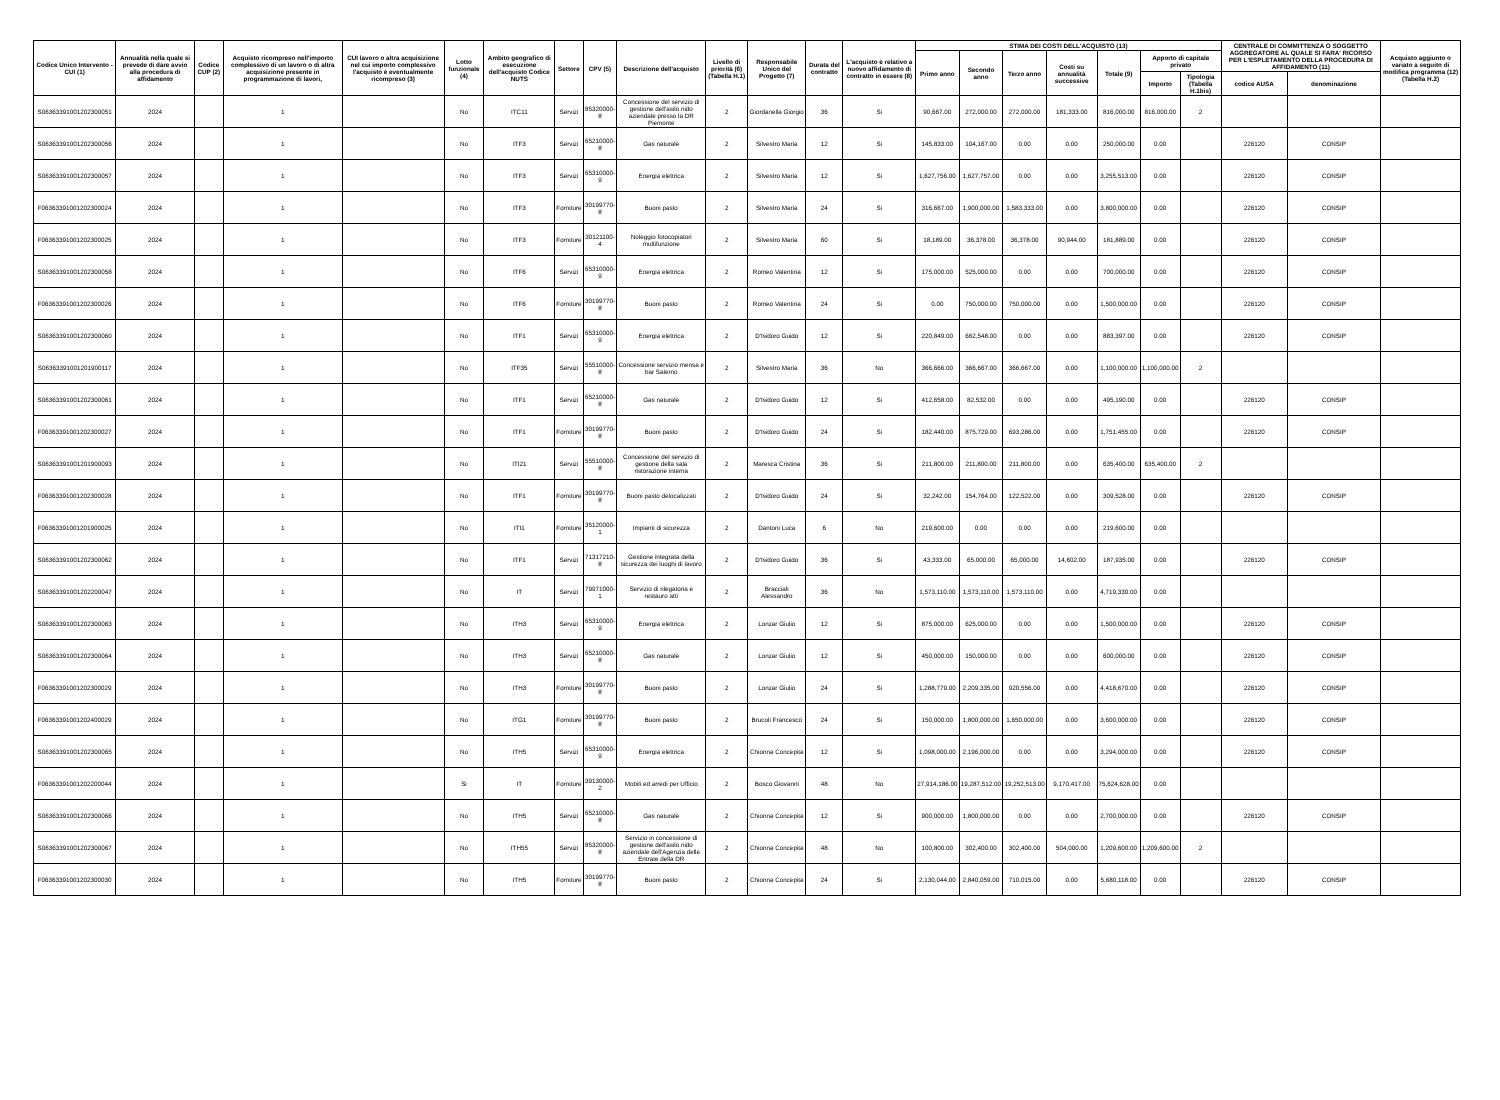| Codice Unico Intervento - CUI (1) | Annualità nella quale si prevede di dare avvio alla procedura di affidamento | Codice CUP (2) | Acquisto ricompreso nell'importo complessivo di un lavoro o di altra acquisizione presente in programmazione di lavori, | CUI lavoro o altra acquisizione nel cui importo complessivo l'acquisto è eventualmente ricompreso (3) | Lotto funzionale (4) | Ambito geografico di esecuzione dell'acquisto Codice NUTS | Settore | CPV (5) | Descrizione dell'acquisto | Livello di priorità (6) (Tabella H.1) | Responsabile Unico del Progetto (7) | Durata del contratto | L'acquisto è relativo a nuovo affidamento di contratto in essere (8) | STIMA DEI COSTI DELL'ACQUISTO (13) | | | | | | | CENTRALE DI COMMITTENZA O SOGGETTO AGGREGATORE AL QUALE SI FARA' RICORSO PER L'ESPLETAMENTO DELLA PROCEDURA DI AFFIDAMENTO (11) | | Acquisto aggiunto o variato a seguito di modifica programma (12) (Tabella H.2) |
| --- | --- | --- | --- | --- | --- | --- | --- | --- | --- | --- | --- | --- | --- | --- | --- | --- | --- | --- | --- | --- | --- | --- | --- |
| | | | | | | | | | | | | | | Primo anno | Secondo anno | Terzo anno | Costi su annualità successive | Totale (9) | Apporto di capitale privato | | | | |
| | | | | | | | | | | | | | | | | | | | Importo | Tipologia (Tabella H.1bis) | codice AUSA | denominazione | |
| S06363391001202300051 | 2024 | | 1 | | No | ITC11 | Servizi | 85320000-8 | Concessione del servizio di gestione dell'asilo nido aziendale presso la DR Piemonte | 2 | Giordanella Giorgio | 36 | Si | 90,667.00 | 272,000.00 | 272,000.00 | 181,333.00 | 816,000.00 | 816,000.00 | 2 | | | |
| S06363391001202300056 | 2024 | | 1 | | No | ITF3 | Servizi | 65210000-8 | Gas naturale | 2 | Silvestro Maria | 12 | Si | 145,833.00 | 104,167.00 | 0.00 | 0.00 | 250,000.00 | 0.00 | | 226120 | CONSIP | |
| S06363391001202300057 | 2024 | | 1 | | No | ITF3 | Servizi | 65310000-9 | Energia elettrica | 2 | Silvestro Maria | 12 | Si | 1,627,756.00 | 1,627,757.00 | 0.00 | 0.00 | 3,255,513.00 | 0.00 | | 226120 | CONSIP | |
| F06363391001202300024 | 2024 | | 1 | | No | ITF3 | Forniture | 30199770-8 | Buoni pasto | 2 | Silvestro Maria | 24 | Si | 316,667.00 | 1,900,000.00 | 1,583,333.00 | 0.00 | 3,800,000.00 | 0.00 | | 226120 | CONSIP | |
| F06363391001202300025 | 2024 | | 1 | | No | ITF3 | Forniture | 30121100-4 | Noleggio fotocopiatori multifunzione | 2 | Silvestro Maria | 60 | Si | 18,189.00 | 36,378.00 | 36,378.00 | 90,944.00 | 181,889.00 | 0.00 | | 226120 | CONSIP | |
| S06363391001202300058 | 2024 | | 1 | | No | ITF6 | Servizi | 65310000-9 | Energia elettrica | 2 | Romeo Valentina | 12 | Si | 175,000.00 | 525,000.00 | 0.00 | 0.00 | 700,000.00 | 0.00 | | 226120 | CONSIP | |
| F06363391001202300026 | 2024 | | 1 | | No | ITF6 | Forniture | 30199770-8 | Buoni pasto | 2 | Romeo Valentina | 24 | Si | 0.00 | 750,000.00 | 750,000.00 | 0.00 | 1,500,000.00 | 0.00 | | 226120 | CONSIP | |
| S06363391001202300060 | 2024 | | 1 | | No | ITF1 | Servizi | 65310000-9 | Energia elettrica | 2 | D'Isidoro Guido | 12 | Si | 220,849.00 | 662,548.00 | 0.00 | 0.00 | 883,397.00 | 0.00 | | 226120 | CONSIP | |
| S06363391001201900117 | 2024 | | 1 | | No | ITF35 | Servizi | 55510000-8 | Concessione servizio mensa e bar Salerno | 2 | Silvestro Maria | 36 | No | 366,666.00 | 366,667.00 | 366,667.00 | 0.00 | 1,100,000.00 | 1,100,000.00 | 2 | | | |
| S06363391001202300061 | 2024 | | 1 | | No | ITF1 | Servizi | 65210000-8 | Gas naturale | 2 | D'Isidoro Guido | 12 | Si | 412,658.00 | 82,532.00 | 0.00 | 0.00 | 495,190.00 | 0.00 | | 226120 | CONSIP | |
| F06363391001202300027 | 2024 | | 1 | | No | ITF1 | Forniture | 30199770-8 | Buoni pasto | 2 | D'Isidoro Guido | 24 | Si | 182,440.00 | 875,729.00 | 693,286.00 | 0.00 | 1,751,455.00 | 0.00 | | 226120 | CONSIP | |
| S06363391001201900093 | 2024 | | 1 | | No | ITI21 | Servizi | 55510000-8 | Concessione del servizio di gestione della sala ristorazione interna | 2 | Maresca Cristina | 36 | Si | 211,800.00 | 211,800.00 | 211,800.00 | 0.00 | 635,400.00 | 635,400.00 | 2 | | | |
| F06363391001202300028 | 2024 | | 1 | | No | ITF1 | Forniture | 30199770-8 | Buoni pasto delocalizzati | 2 | D'Isidoro Guido | 24 | Si | 32,242.00 | 154,764.00 | 122,522.00 | 0.00 | 309,528.00 | 0.00 | | 226120 | CONSIP | |
| F06363391001201900025 | 2024 | | 1 | | No | ITI1 | Forniture | 35120000-1 | Impianti di sicurezza | 2 | Dantoni Luca | 6 | No | 219,600.00 | 0.00 | 0.00 | 0.00 | 219,600.00 | 0.00 | | | | |
| S06363391001202300062 | 2024 | | 1 | | No | ITF1 | Servizi | 71317210-8 | Gestione integrata della sicurezza dei luoghi di lavoro | 2 | D'Isidoro Guido | 36 | Si | 43,333.00 | 65,000.00 | 65,000.00 | 14,602.00 | 187,935.00 | 0.00 | | 226120 | CONSIP | |
| S06363391001202200047 | 2024 | | 1 | | No | IT | Servizi | 79971000-1 | Servizio di rilegatoria e restauro atti | 2 | Bracciali Alessandro | 36 | No | 1,573,110.00 | 1,573,110.00 | 1,573,110.00 | 0.00 | 4,719,330.00 | 0.00 | | | | |
| S06363391001202300063 | 2024 | | 1 | | No | ITH3 | Servizi | 65310000-9 | Energia elettrica | 2 | Lonzar Giulio | 12 | Si | 875,000.00 | 625,000.00 | 0.00 | 0.00 | 1,500,000.00 | 0.00 | | 226120 | CONSIP | |
| S06363391001202300064 | 2024 | | 1 | | No | ITH3 | Servizi | 65210000-8 | Gas naturale | 2 | Lonzar Giulio | 12 | Si | 450,000.00 | 150,000.00 | 0.00 | 0.00 | 600,000.00 | 0.00 | | 226120 | CONSIP | |
| F06363391001202300029 | 2024 | | 1 | | No | ITH3 | Forniture | 30199770-8 | Buoni pasto | 2 | Lonzar Giulio | 24 | Si | 1,288,779.00 | 2,209,335.00 | 920,556.00 | 0.00 | 4,418,670.00 | 0.00 | | 226120 | CONSIP | |
| F06363391001202400029 | 2024 | | 1 | | No | ITG1 | Forniture | 30199770-8 | Buoni pasto | 2 | Brucoli Francesco | 24 | Si | 150,000.00 | 1,800,000.00 | 1,650,000.00 | 0.00 | 3,600,000.00 | 0.00 | | 226120 | CONSIP | |
| S06363391001202300065 | 2024 | | 1 | | No | ITH5 | Servizi | 65310000-9 | Energia elettrica | 2 | Chionna Concepita | 12 | Si | 1,098,000.00 | 2,196,000.00 | 0.00 | 0.00 | 3,294,000.00 | 0.00 | | 226120 | CONSIP | |
| F06363391001202200044 | 2024 | | 1 | | Si | IT | Forniture | 39130000-2 | Mobili ed arredi per Ufficio | 2 | Bosco Giovanni | 48 | No | 27,914,186.00 | 19,287,512.00 | 19,252,513.00 | 9,170,417.00 | 75,624,628.00 | 0.00 | | | | |
| S06363391001202300066 | 2024 | | 1 | | No | ITH5 | Servizi | 65210000-8 | Gas naturale | 2 | Chionna Concepita | 12 | Si | 900,000.00 | 1,800,000.00 | 0.00 | 0.00 | 2,700,000.00 | 0.00 | | 226120 | CONSIP | |
| S06363391001202300067 | 2024 | | 1 | | No | ITH55 | Servizi | 85320000-8 | Servizio in concessione di gestione dell'asilo nido aziendale dell'Agenzia delle Entrate della DR | 2 | Chionna Concepita | 48 | No | 100,800.00 | 302,400.00 | 302,400.00 | 504,000.00 | 1,209,600.00 | 1,209,600.00 | 2 | | | |
| F06363391001202300030 | 2024 | | 1 | | No | ITH5 | Forniture | 30199770-8 | Buoni pasto | 2 | Chionna Concepita | 24 | Si | 2,130,044.00 | 2,840,059.00 | 710,015.00 | 0.00 | 5,680,118.00 | 0.00 | | 226120 | CONSIP | |